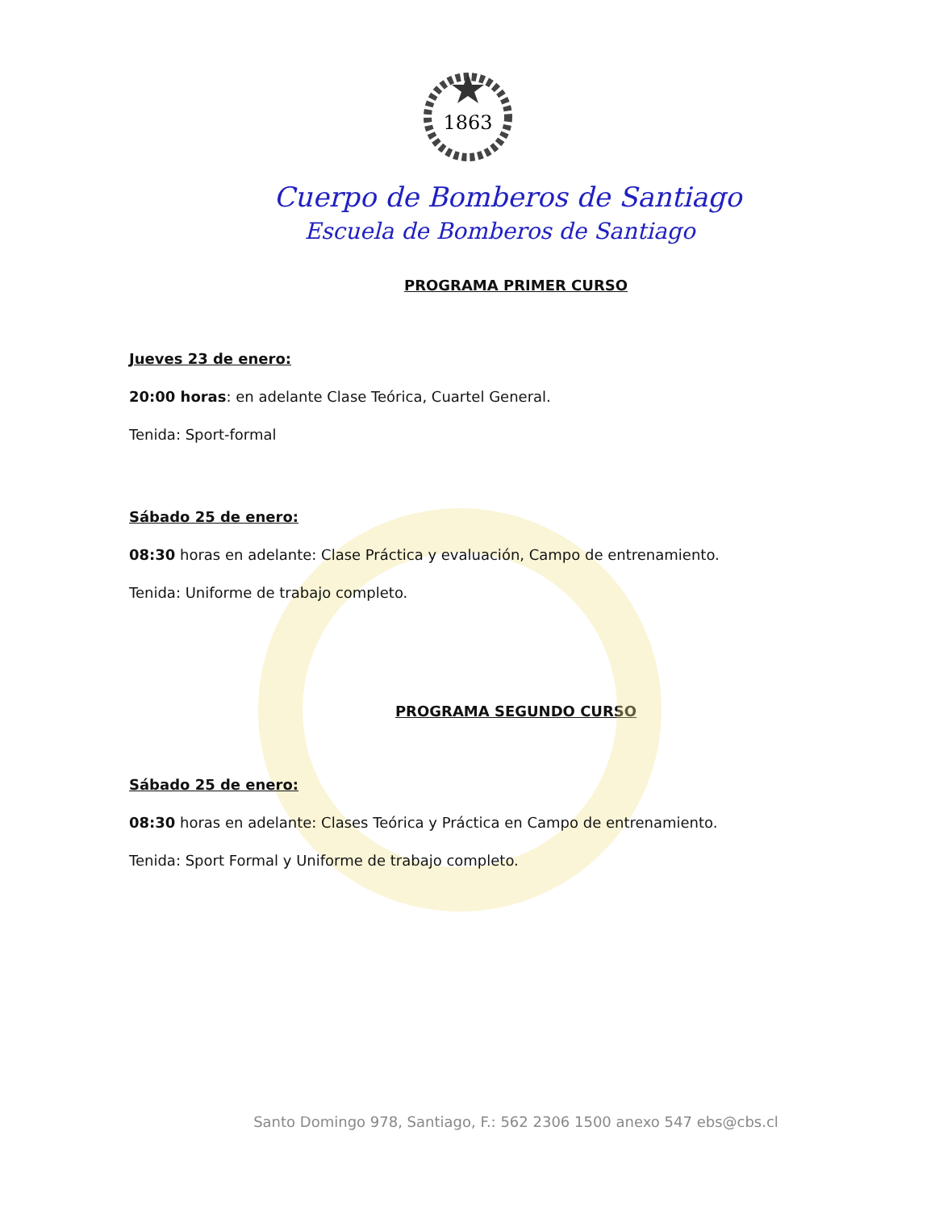1863
Cuerpo de Bomberos de Santiago
Escuela de Bomberos de Santiago
PROGRAMA PRIMER CURSO
Jueves 23 de enero:
20:00 horas: en adelante Clase Teórica, Cuartel General.
Tenida: Sport-formal
Sábado 25 de enero:
08:30 horas en adelante: Clase Práctica y evaluación, Campo de entrenamiento.
Tenida: Uniforme de trabajo completo.
PROGRAMA SEGUNDO CURSO
Sábado 25 de enero:
08:30 horas en adelante: Clases Teórica y Práctica en Campo de entrenamiento.
Tenida: Sport Formal y Uniforme de trabajo completo.
Santo Domingo 978, Santiago, F.: 562 2306 1500 anexo 547 ebs@cbs.cl